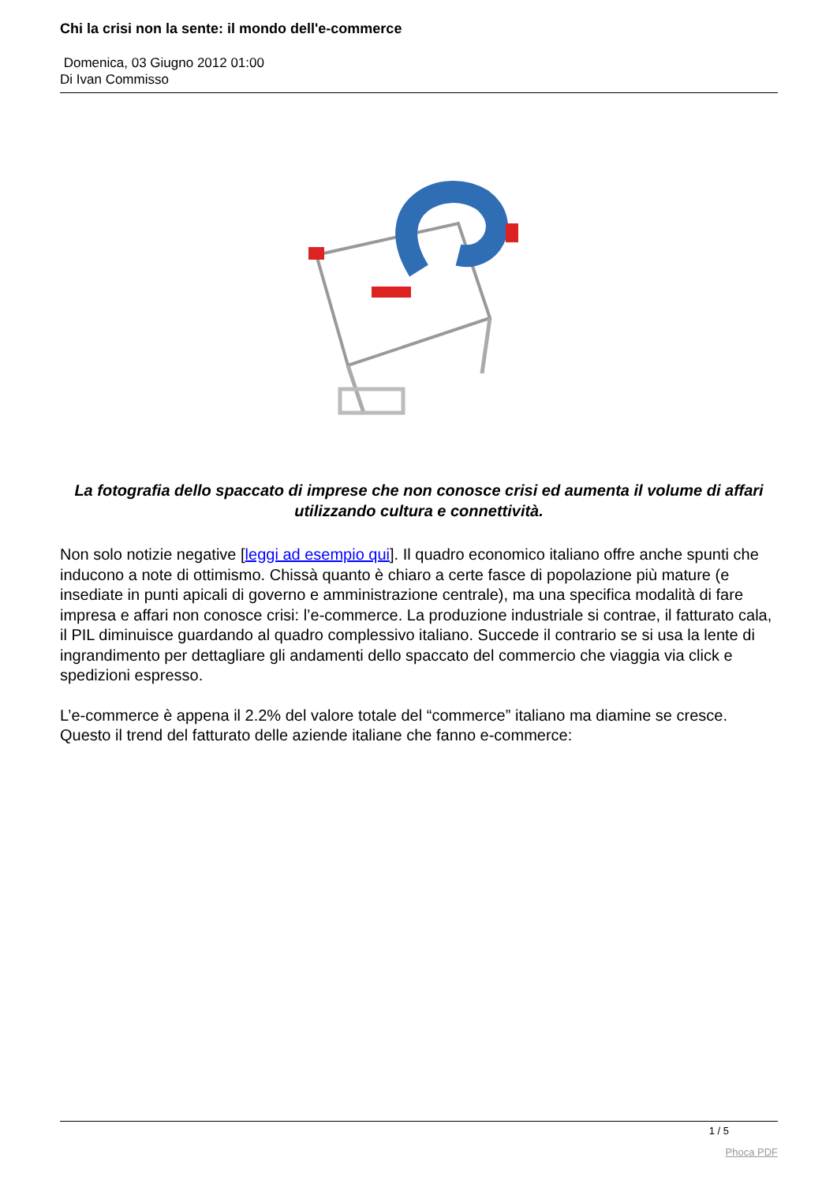Chi la crisi non la sente: il mondo dell'e-commerce
Domenica, 03 Giugno 2012 01:00
Di Ivan Commisso
La fotografia dello spaccato di imprese che non conosce crisi ed aumenta il volume di affari utilizzando cultura e connettività.
Non solo notizie negative [leggi ad esempio qui]. Il quadro economico italiano offre anche spunti che inducono a note di ottimismo. Chissà quanto è chiaro a certe fasce di popolazione più mature (e insediate in punti apicali di governo e amministrazione centrale), ma una specifica modalità di fare impresa e affari non conosce crisi: l’e-commerce. La produzione industriale si contrae, il fatturato cala, il PIL diminuisce guardando al quadro complessivo italiano. Succede il contrario se si usa la lente di ingrandimento per dettagliare gli andamenti dello spaccato del commercio che viaggia via click e spedizioni espresso.
L’e-commerce è appena il 2.2% del valore totale del “commerce” italiano ma diamine se cresce. Questo il trend del fatturato delle aziende italiane che fanno e-commerce:
1 / 5
Phoca PDF